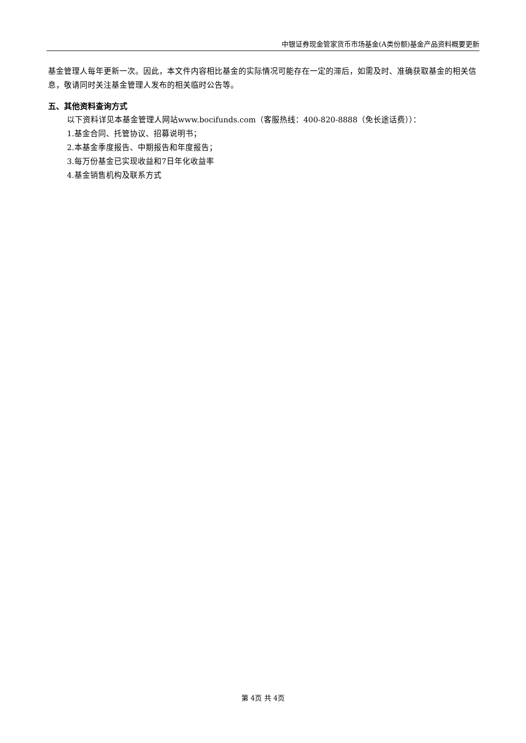中银证券现金管家货币市场基金(A类份额)基金产品资料概要更新
基金管理人每年更新一次。因此，本文件内容相比基金的实际情况可能存在一定的滞后，如需及时、准确获取基金的相关信息，敬请同时关注基金管理人发布的相关临时公告等。
五、其他资料查询方式
以下资料详见本基金管理人网站www.bocifunds.com（客服热线：400-820-8888（免长途话费））：
1.基金合同、托管协议、招募说明书；
2.本基金季度报告、中期报告和年度报告；
3.每万份基金已实现收益和7日年化收益率
4.基金销售机构及联系方式
第 4页 共 4页